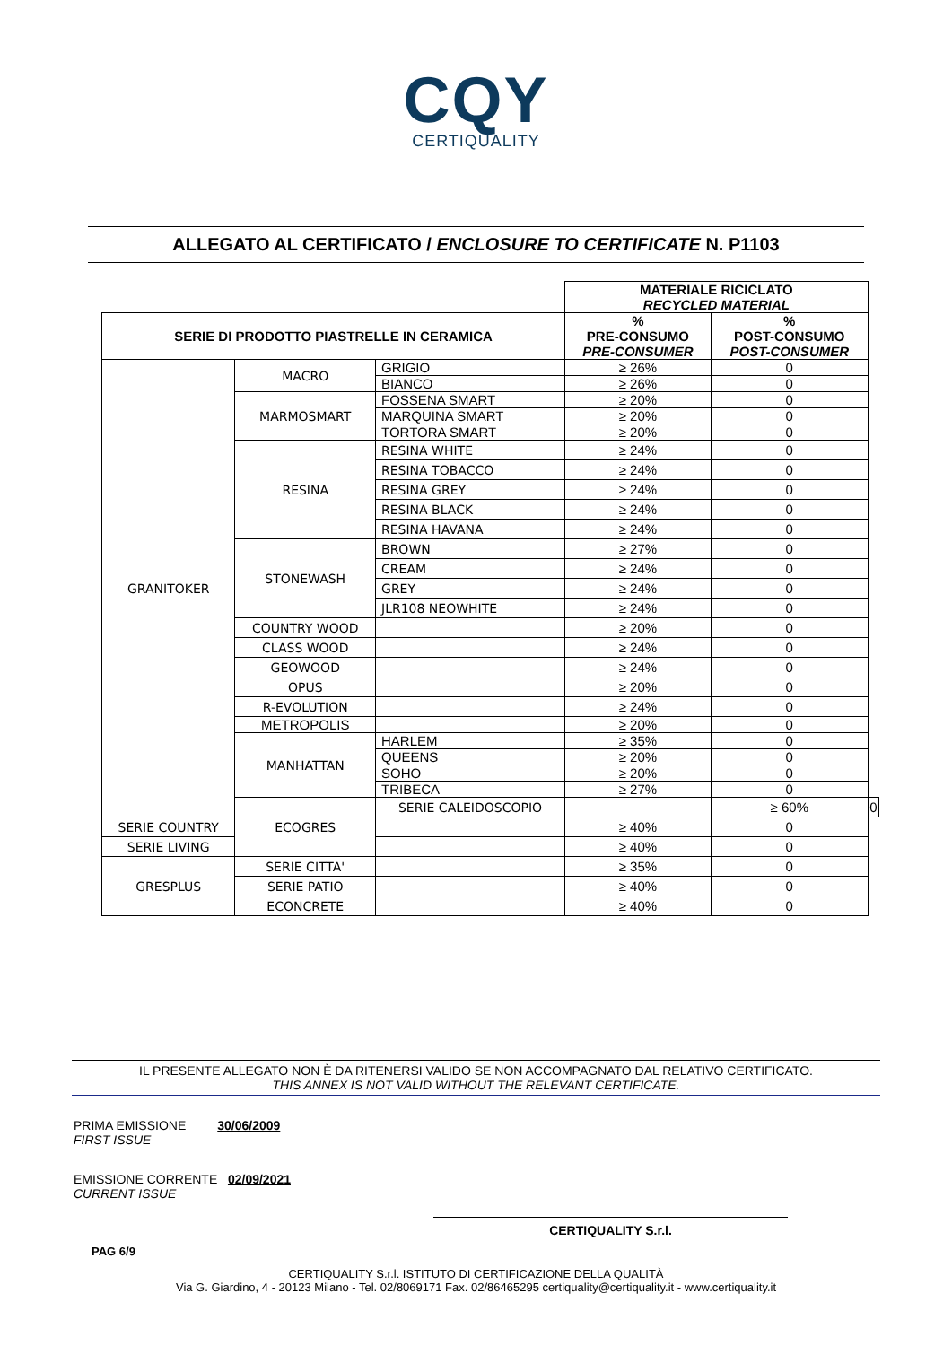CQY
CERTIQUALITY
ALLEGATO AL CERTIFICATO / ENCLOSURE TO CERTIFICATE N. P1103
| | | | MATERIALE RICICLATO RECYCLED MATERIAL | | | |
| SERIE DI PRODOTTO PIASTRELLE IN CERAMICA | | | % PRE-CONSUMO PRE-CONSUMER | % POST-CONSUMO POST-CONSUMER | | |
| GRANITOKER | MACRO | GRIGIO | ≥ 26% | 0 | | |
| | | BIANCO | ≥ 26% | 0 | | |
| | MARMOSMART | FOSSENA SMART | ≥ 20% | 0 | | |
| | | MARQUINA SMART | ≥ 20% | 0 | | |
| | | TORTORA SMART | ≥ 20% | 0 | | |
| | RESINA | RESINA WHITE | ≥ 24% | 0 | | |
| | | RESINA TOBACCO | ≥ 24% | 0 | | |
| | | RESINA GREY | ≥ 24% | 0 | | |
| | | RESINA BLACK | ≥ 24% | 0 | | |
| | | RESINA HAVANA | ≥ 24% | 0 | | |
| | STONEWASH | BROWN | ≥ 27% | 0 | | |
| | | CREAM | ≥ 24% | 0 | | |
| | | GREY | ≥ 24% | 0 | | |
| | | JLR108 NEOWHITE | ≥ 24% | 0 | | |
| | COUNTRY WOOD | | ≥ 20% | 0 | | |
| | CLASS WOOD | | ≥ 24% | 0 | | |
| | GEOWOOD | | ≥ 24% | 0 | | |
| | OPUS | | ≥ 20% | 0 | | |
| | R-EVOLUTION | | ≥ 24% | 0 | | |
| | METROPOLIS | | ≥ 20% | 0 | | |
| | MANHATTAN | HARLEM | ≥ 35% | 0 | | |
| | | QUEENS | ≥ 20% | 0 | | |
| | | SOHO | ≥ 20% | 0 | | |
| | | TRIBECA | ≥ 27% | 0 | | |
| | | ECOGRES | SERIE CALEIDOSCOPIO | | ≥ 60% | 0 |
| SERIE COUNTRY | | | | ≥ 40% | 0 | |
| SERIE LIVING | | | ≥ 40% | 0 | | |
| GRESPLUS | SERIE CITTA' | | ≥ 35% | 0 | | |
| | SERIE PATIO | | ≥ 40% | 0 | | |
| | ECONCRETE | | ≥ 40% | 0 | | |
IL PRESENTE ALLEGATO NON È DA RITENERSI VALIDO SE NON ACCOMPAGNATO DAL RELATIVO CERTIFICATO.
THIS ANNEX IS NOT VALID WITHOUT THE RELEVANT CERTIFICATE.
PRIMA EMISSIONE 30/06/2009
FIRST ISSUE
EMISSIONE CORRENTE 02/09/2021
CURRENT ISSUE
CERTIQUALITY S.r.l.
PAG 6/9
CERTIQUALITY S.r.l. ISTITUTO DI CERTIFICAZIONE DELLA QUALITÀ
Via G. Giardino, 4 - 20123 Milano - Tel. 02/8069171 Fax. 02/86465295 certiquality@certiquality.it - www.certiquality.it